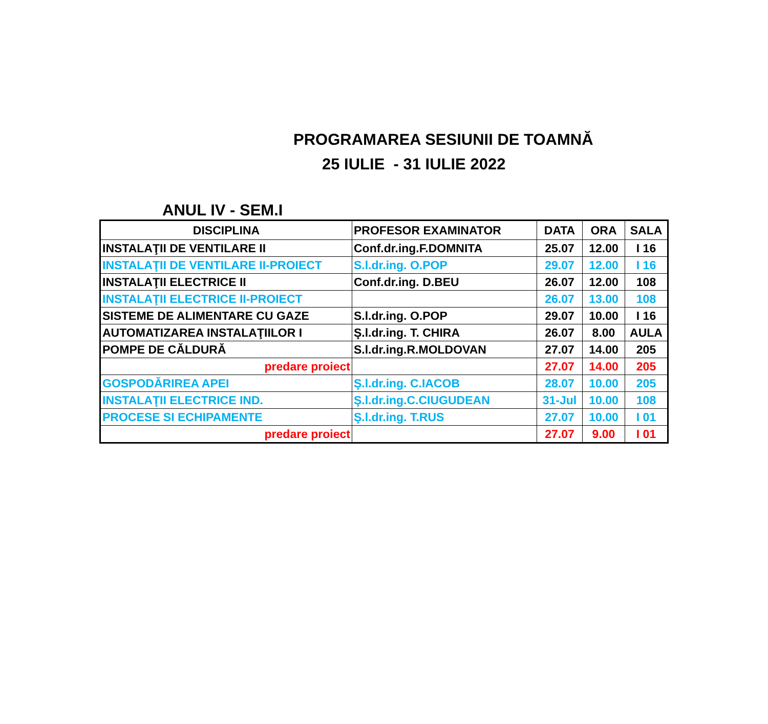PROGRAMAREA SESIUNII DE TOAMNĂ
25 IULIE - 31 IULIE 2022
ANUL IV - SEM.I
| DISCIPLINA | PROFESOR EXAMINATOR | DATA | ORA | SALA |
| --- | --- | --- | --- | --- |
| INSTALAŢII DE VENTILARE II | Conf.dr.ing.F.DOMNITA | 25.07 | 12.00 | I 16 |
| INSTALAŢII DE VENTILARE II-PROIECT | S.l.dr.ing. O.POP | 29.07 | 12.00 | I 16 |
| INSTALAŢII ELECTRICE II | Conf.dr.ing. D.BEU | 26.07 | 12.00 | 108 |
| INSTALAŢII ELECTRICE II-PROIECT | | 26.07 | 13.00 | 108 |
| SISTEME DE ALIMENTARE CU GAZE | S.l.dr.ing. O.POP | 29.07 | 10.00 | I 16 |
| AUTOMATIZAREA INSTALAŢIILOR I | Ş.l.dr.ing. T. CHIRA | 26.07 | 8.00 | AULA |
| POMPE DE CĂLDURĂ | S.l.dr.ing.R.MOLDOVAN | 27.07 | 14.00 | 205 |
| predare proiect | | 27.07 | 14.00 | 205 |
| GOSPODĂRIREA APEI | Ş.l.dr.ing. C.IACOB | 28.07 | 10.00 | 205 |
| INSTALAŢII ELECTRICE IND. | Ş.l.dr.ing.C.CIUGUDEAN | 31-Jul | 10.00 | 108 |
| PROCESE SI ECHIPAMENTE | Ş.l.dr.ing. T.RUS | 27.07 | 10.00 | I 01 |
| predare proiect | | 27.07 | 9.00 | I 01 |